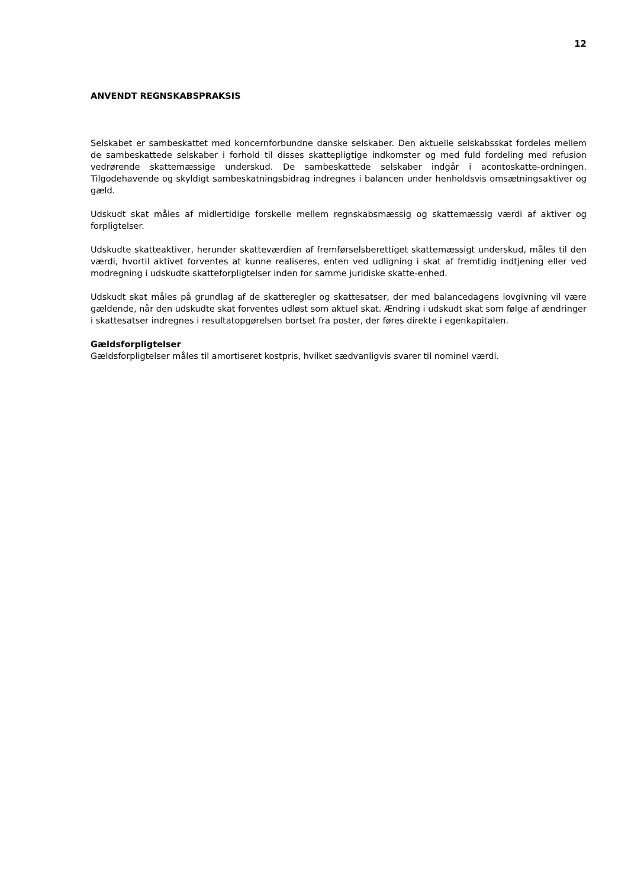12
ANVENDT REGNSKABSPRAKSIS
Selskabet er sambeskattet med koncernforbundne danske selskaber. Den aktuelle selskabsskat fordeles mellem de sambeskattede selskaber i forhold til disses skattepligtige indkomster og med fuld fordeling med refusion vedrørende skattemæssige underskud. De sambeskattede selskaber indgår i acontoskatte-ordningen. Tilgodehavende og skyldigt sambeskatningsbidrag indregnes i balancen under henholdsvis omsætningsaktiver og gæld.
Udskudt skat måles af midlertidige forskelle mellem regnskabsmæssig og skattemæssig værdi af aktiver og forpligtelser.
Udskudte skatteaktiver, herunder skatteværdien af fremførselsberettiget skattemæssigt underskud, måles til den værdi, hvortil aktivet forventes at kunne realiseres, enten ved udligning i skat af fremtidig indtjening eller ved modregning i udskudte skatteforpligtelser inden for samme juridiske skatte-enhed.
Udskudt skat måles på grundlag af de skatteregler og skattesatser, der med balancedagens lovgivning vil være gældende, når den udskudte skat forventes udløst som aktuel skat. Ændring i udskudt skat som følge af ændringer i skattesatser indregnes i resultatopgørelsen bortset fra poster, der føres direkte i egenkapitalen.
Gældsforpligtelser
Gældsforpligtelser måles til amortiseret kostpris, hvilket sædvanligvis svarer til nominel værdi.